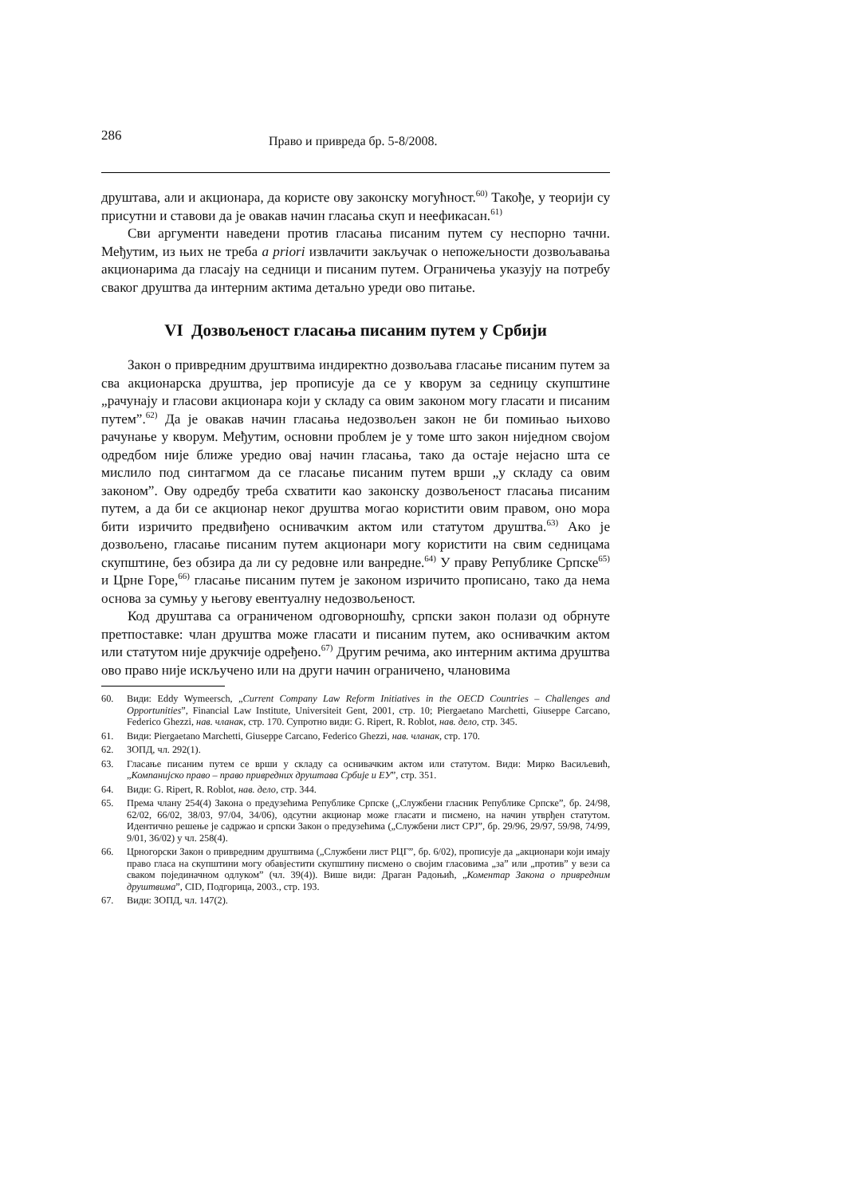286 Право и привреда бр. 5-8/2008.
друштава, али и акционара, да користе ову законску могућност.<sup>60)</sup> Такође, у теорији су присутни и ставови да је овакав начин гласања скуп и неефикасан.<sup>61)</sup>
Сви аргументи наведени против гласања писаним путем су неспорно тачни. Међутим, из њих не треба a priori извлачити закључак о непожељности дозвољавања акционарима да гласају на седници и писаним путем. Ограничења указују на потребу сваког друштва да интерним актима детаљно уреди ово питање.
VI Дозвољеност гласања писаним путем у Србији
Закон о привредним друштвима индиректно дозвољава гласање писаним путем за сва акционарска друштва, јер прописује да се у кворум за седницу скупштине „рачунају и гласови акционара који у складу са овим законом могу гласати и писаним путем”.<sup>62)</sup> Да је овакав начин гласања недозвољен закон не би помињао њихово рачунање у кворум. Међутим, основни проблем је у томе што закон ниједном својом одредбом није ближе уредио овај начин гласања, тако да остаје нејасно шта се мислило под синтагмом да се гласање писаним путем врши „у складу са овим законом”. Ову одредбу треба схватити као законску дозвољеност гласања писаним путем, а да би се акционар неког друштва могао користити овим правом, оно мора бити изричито предвиђено оснивачким актом или статутом друштва.<sup>63)</sup> Ако је дозвољено, гласање писаним путем акционари могу користити на свим седницама скупштине, без обзира да ли су редовне или ванредне.<sup>64)</sup> У праву Републике Српске<sup>65)</sup> и Црне Горе,<sup>66)</sup> гласање писаним путем је законом изричито прописано, тако да нема основа за сумњу у његову евентуалну недозвољеност.
Код друштава са ограниченом одговорношћу, српски закон полази од обрнуте претпоставке: члан друштва може гласати и писаним путем, ако оснивачким актом или статутом није друкчије одређено.<sup>67)</sup> Другим речима, ако интерним актима друштва ово право није искључено или на други начин ограничено, члановима
60. Види: Eddy Wymeersch, „Current Company Law Reform Initiatives in the OECD Countries – Challenges and Opportunities”, Financial Law Institute, Universiteit Gent, 2001, стр. 10; Piergaetano Marchetti, Giuseppe Carcano, Federico Ghezzi, нав. чланак, стр. 170. Супротно види: G. Ripert, R. Roblot, нав. дело, стр. 345.
61. Види: Piergaetano Marchetti, Giuseppe Carcano, Federico Ghezzi, нав. чланак, стр. 170.
62. ЗОПД, чл. 292(1).
63. Гласање писаним путем се врши у складу са оснивачким актом или статутом. Види: Мирко Васиљевић, „Компанијско право – право привредних друштава Србије и ЕУ”, стр. 351.
64. Види: G. Ripert, R. Roblot, нав. дело, стр. 344.
65. Према члану 254(4) Закона о предузећима Републике Српске („Службени гласник Републике Српске”, бр. 24/98, 62/02, 66/02, 38/03, 97/04, 34/06), одсутни акционар може гласати и писмено, на начин утврђен статутом. Идентично решење је садржао и српски Закон о предузећима („Службени лист СРЈ”, бр. 29/96, 29/97, 59/98, 74/99, 9/01, 36/02) у чл. 258(4).
66. Црногорски Закон о привредним друштвима („Службени лист РЦГ”, бр. 6/02), прописује да „акционари који имају право гласа на скупштини могу обавјестити скупштину писмено о својим гласовима „за” или „против” у вези са сваком појединачном одлуком” (чл. 39(4)). Више види: Драган Радоњић, „Коментар Закона о привредним друштвима”, CID, Подгорица, 2003., стр. 193.
67. Види: ЗОПД, чл. 147(2).